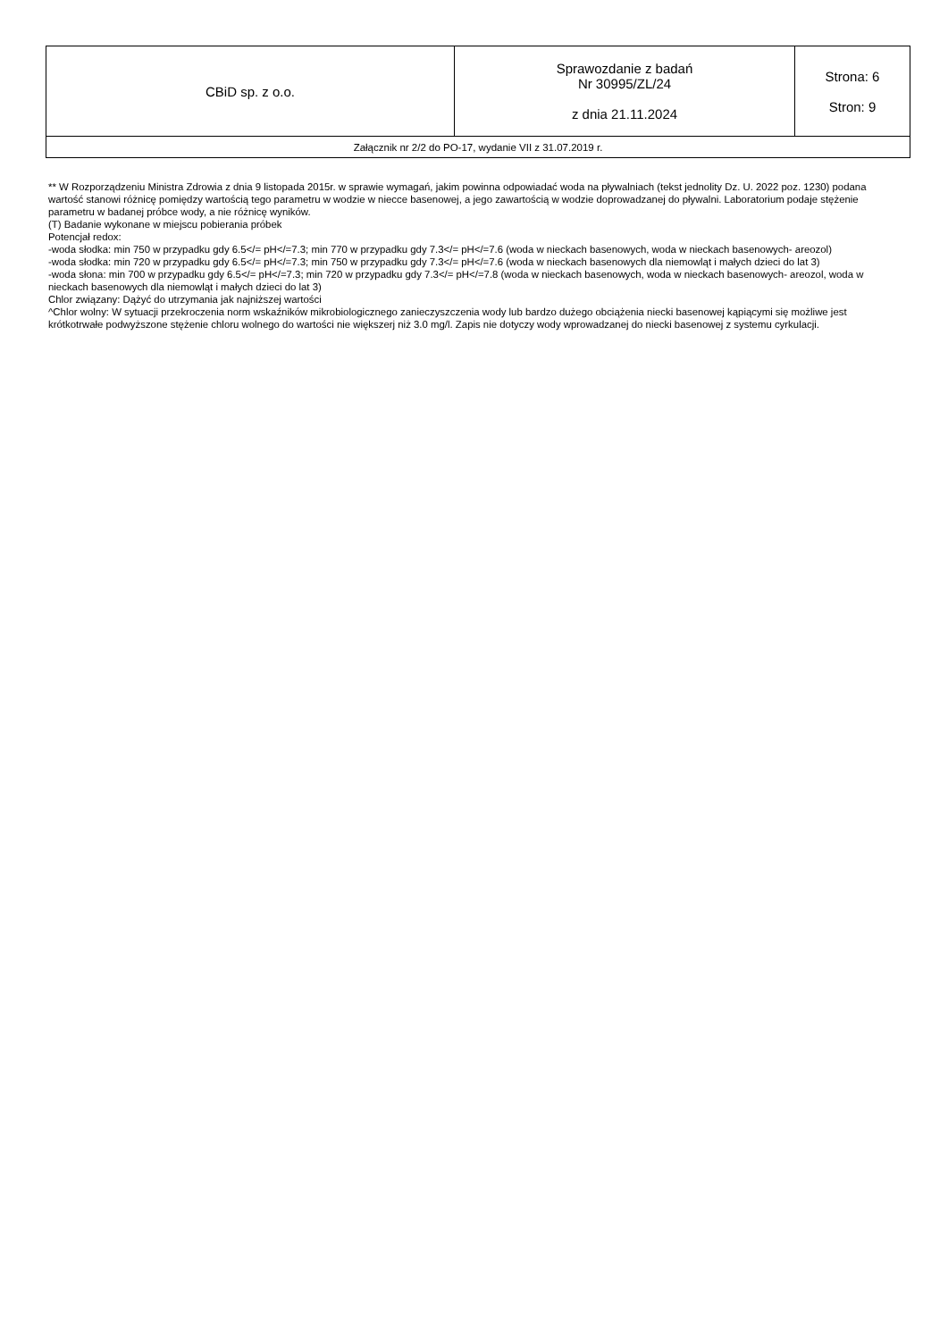| CBiD sp. z o.o. | Sprawozdanie z badań Nr 30995/ZL/24 z dnia 21.11.2024 | Strona: 6 Stron: 9 |
| Załącznik nr 2/2 do PO-17, wydanie VII z 31.07.2019 r. | | |
** W Rozporządzeniu Ministra Zdrowia z dnia 9 listopada 2015r. w sprawie wymagań, jakim powinna odpowiadać woda na pływalniach (tekst jednolity Dz. U. 2022 poz. 1230) podana wartość stanowi różnicę pomiędzy wartością tego parametru w wodzie w niecce basenowej, a jego zawartością w wodzie doprowadzanej do pływalni. Laboratorium podaje stężenie parametru w badanej próbce wody, a nie różnicę wyników.
(T) Badanie wykonane w miejscu pobierania próbek
Potencjał redox:
-woda słodka: min 750 w przypadku gdy 6.5</= pH</=7.3; min 770 w przypadku gdy 7.3</= pH</=7.6 (woda w nieckach basenowych, woda w nieckach basenowych- areozol)
-woda słodka: min 720 w przypadku gdy 6.5</= pH</=7.3; min 750 w przypadku gdy 7.3</= pH</=7.6 (woda w nieckach basenowych dla niemowląt i małych dzieci do lat 3)
-woda słona: min 700 w przypadku gdy 6.5</= pH</=7.3; min 720 w przypadku gdy 7.3</= pH</=7.8 (woda w nieckach basenowych, woda w nieckach basenowych- areozol, woda w nieckach basenowych dla niemowląt i małych dzieci do lat 3)
Chlor związany: Dążyć do utrzymania jak najniższej wartości
^Chlor wolny: W sytuacji przekroczenia norm wskaźników mikrobiologicznego zanieczyszczenia wody lub bardzo dużego obciążenia niecki basenowej kąpiącymi się możliwe jest krótkotrwałe podwyższone stężenie chloru wolnego do wartości nie większerj niż 3.0 mg/l. Zapis nie dotyczy wody wprowadzanej do niecki basenowej z systemu cyrkulacji.